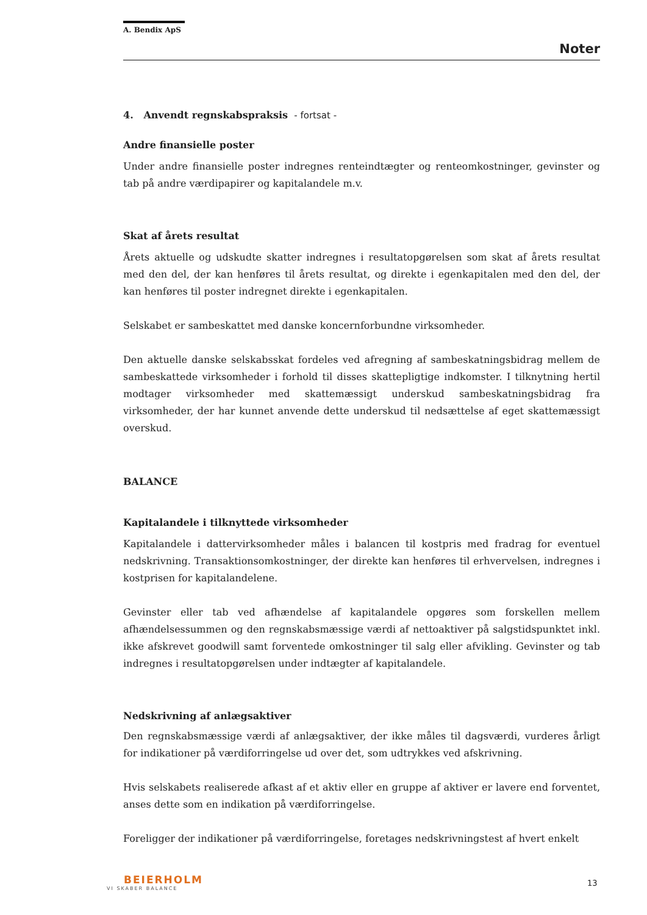A. Bendix ApS
Noter
4. Anvendt regnskabspraksis - fortsat -
Andre finansielle poster
Under andre finansielle poster indregnes renteindtægter og renteomkostninger, gevinster og tab på andre værdipapirer og kapitalandele m.v.
Skat af årets resultat
Årets aktuelle og udskudte skatter indregnes i resultatopgørelsen som skat af årets resultat med den del, der kan henføres til årets resultat, og direkte i egenkapitalen med den del, der kan henføres til poster indregnet direkte i egenkapitalen.
Selskabet er sambeskattet med danske koncernforbundne virksomheder.
Den aktuelle danske selskabsskat fordeles ved afregning af sambeskatningsbidrag mellem de sambeskattede virksomheder i forhold til disses skattepligtige indkomster. I tilknytning hertil modtager virksomheder med skattemæssigt underskud sambeskatningsbidrag fra virksomheder, der har kunnet anvende dette underskud til nedsættelse af eget skattemæssigt overskud.
BALANCE
Kapitalandele i tilknyttede virksomheder
Kapitalandele i dattervirksomheder måles i balancen til kostpris med fradrag for eventuel nedskrivning. Transaktionsomkostninger, der direkte kan henføres til erhvervelsen, indregnes i kostprisen for kapitalandelene.
Gevinster eller tab ved afhændelse af kapitalandele opgøres som forskellen mellem afhændelsessummen og den regnskabsmæssige værdi af nettoaktiver på salgstidspunktet inkl. ikke afskrevet goodwill samt forventede omkostninger til salg eller afvikling. Gevinster og tab indregnes i resultatopgørelsen under indtægter af kapitalandele.
Nedskrivning af anlægsaktiver
Den regnskabsmæssige værdi af anlægsaktiver, der ikke måles til dagsværdi, vurderes årligt for indikationer på værdiforringelse ud over det, som udtrykkes ved afskrivning.
Hvis selskabets realiserede afkast af et aktiv eller en gruppe af aktiver er lavere end forventet, anses dette som en indikation på værdiforringelse.
Foreligger der indikationer på værdiforringelse, foretages nedskrivningstest af hvert enkelt
BEIERHOLM
VI SKABER BALANCE
13